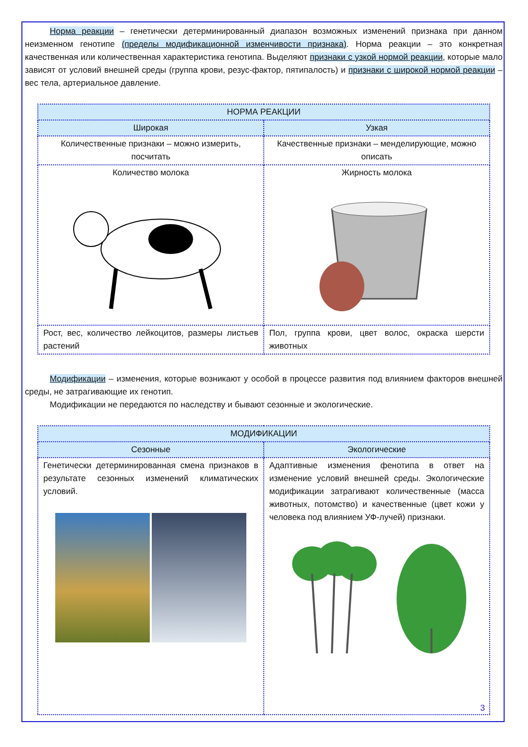Норма реакции – генетически детерминированный диапазон возможных изменений признака при данном неизменном генотипе (пределы модификационной изменчивости признака). Норма реакции – это конкретная качественная или количественная характеристика генотипа. Выделяют признаки с узкой нормой реакции, которые мало зависят от условий внешней среды (группа крови, резус-фактор, пятипалость) и признаки с широкой нормой реакции – вес тела, артериальное давление.
| НОРМА РЕАКЦИИ | |
| --- | --- |
| Широкая | Узкая |
| Количественные признаки – можно измерить, посчитать | Качественные признаки – менделирующие, можно описать |
| Количество молока | Жирность молока |
| Рост, вес, количество лейкоцитов, размеры листьев растений | Пол, группа крови, цвет волос, окраска шерсти животных |
Модификации – изменения, которые возникают у особой в процессе развития под влиянием факторов внешней среды, не затрагивающие их генотип.
Модификации не передаются по наследству и бывают сезонные и экологические.
| МОДИФИКАЦИИ | |
| --- | --- |
| Сезонные | Экологические |
| Генетически детерминированная смена признаков в результате сезонных изменений климатических условий. | Адаптивные изменения фенотипа в ответ на изменение условий внешней среды. Экологические модификации затрагивают количественные (масса животных, потомство) и качественные (цвет кожи у человека под влиянием УФ-лучей) признаки. |
3